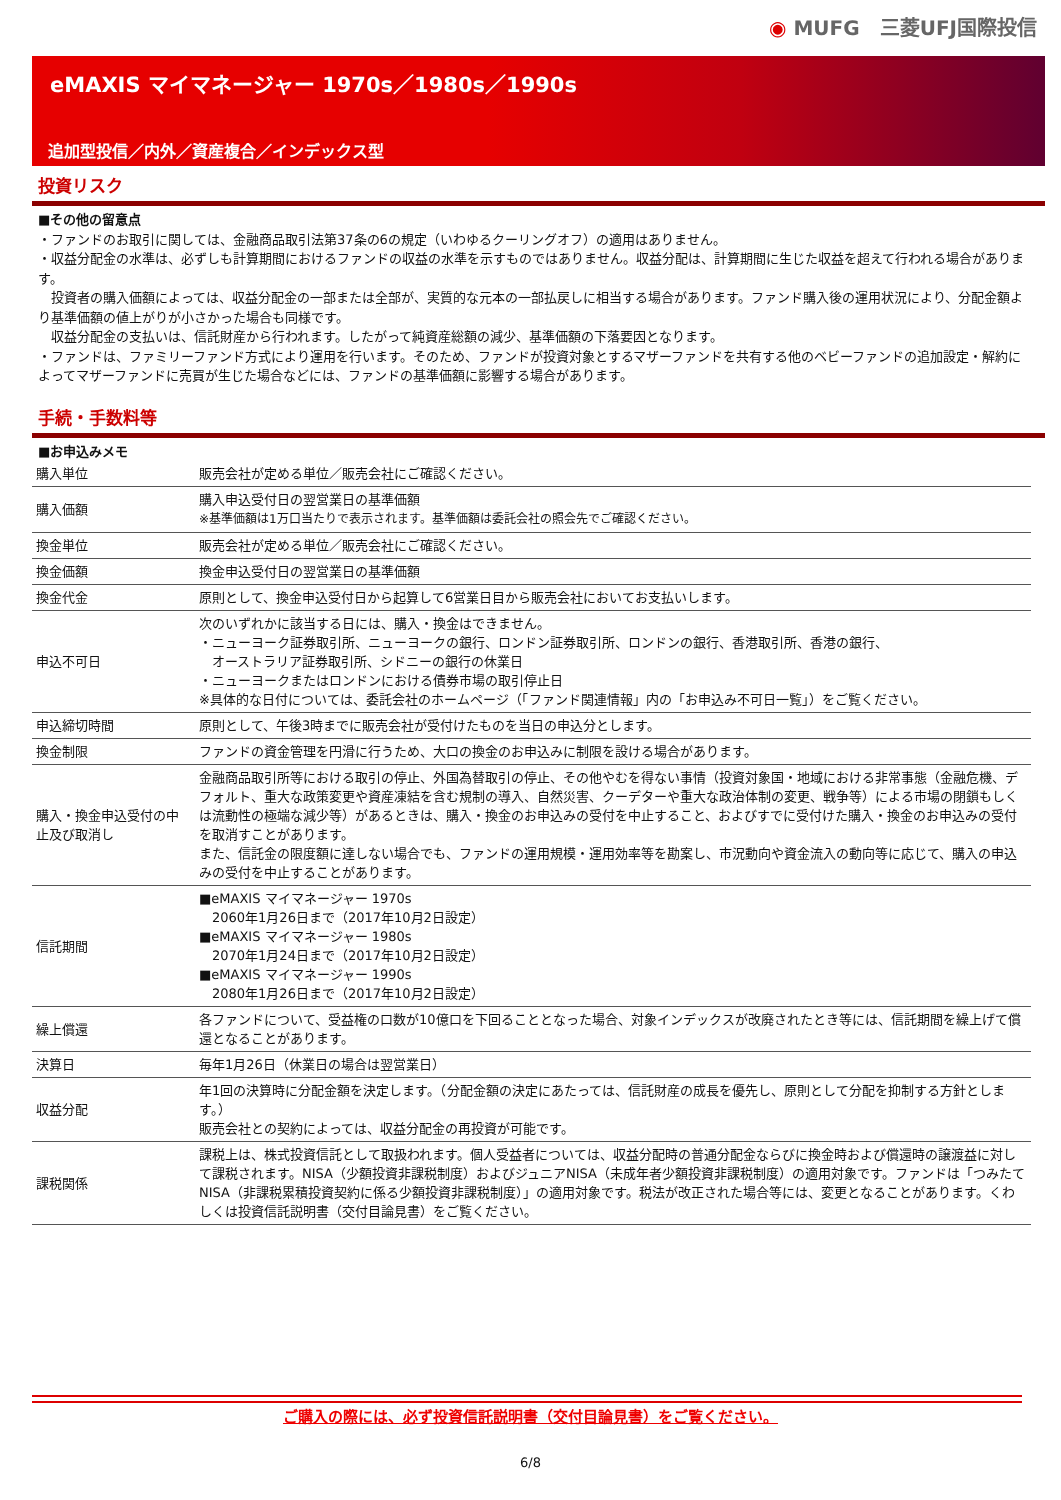◉ MUFG　三菱UFJ国際投信
eMAXIS マイマネージャー 1970s／1980s／1990s
追加型投信／内外／資産複合／インデックス型
投資リスク
■その他の留意点
・ファンドのお取引に関しては、金融商品取引法第37条の6の規定（いわゆるクーリングオフ）の適用はありません。
・収益分配金の水準は、必ずしも計算期間におけるファンドの収益の水準を示すものではありません。収益分配は、計算期間に生じた収益を超えて行われる場合があります。
　投資者の購入価額によっては、収益分配金の一部または全部が、実質的な元本の一部払戻しに相当する場合があります。ファンド購入後の運用状況により、分配金額より基準価額の値上がりが小さかった場合も同様です。
　収益分配金の支払いは、信託財産から行われます。したがって純資産総額の減少、基準価額の下落要因となります。
・ファンドは、ファミリーファンド方式により運用を行います。そのため、ファンドが投資対象とするマザーファンドを共有する他のベビーファンドの追加設定・解約によってマザーファンドに売買が生じた場合などには、ファンドの基準価額に影響する場合があります。
手続・手数料等
■お申込みメモ
| 購入単位 | 販売会社が定める単位／販売会社にご確認ください。 |
| 購入価額 | 購入申込受付日の翌営業日の基準価額 ※基準価額は1万口当たりで表示されます。基準価額は委託会社の照会先でご確認ください。 |
| 換金単位 | 販売会社が定める単位／販売会社にご確認ください。 |
| 換金価額 | 換金申込受付日の翌営業日の基準価額 |
| 換金代金 | 原則として、換金申込受付日から起算して6営業日目から販売会社においてお支払いします。 |
| 申込不可日 | 次のいずれかに該当する日には、購入・換金はできません。 ・ニューヨーク証券取引所、ニューヨークの銀行、ロンドン証券取引所、ロンドンの銀行、香港取引所、香港の銀行、 オーストラリア証券取引所、シドニーの銀行の休業日 ・ニューヨークまたはロンドンにおける債券市場の取引停止日 ※具体的な日付については、委託会社のホームページ（「ファンド関連情報」内の「お申込み不可日一覧」）をご覧ください。 |
| 申込締切時間 | 原則として、午後3時までに販売会社が受付けたものを当日の申込分とします。 |
| 換金制限 | ファンドの資金管理を円滑に行うため、大口の換金のお申込みに制限を設ける場合があります。 |
| 購入・換金申込受付の中止及び取消し | 金融商品取引所等における取引の停止、外国為替取引の停止、その他やむを得ない事情（投資対象国・地域における非常事態（金融危機、デフォルト、重大な政策変更や資産凍結を含む規制の導入、自然災害、クーデターや重大な政治体制の変更、戦争等）による市場の閉鎖もしくは流動性の極端な減少等）があるときは、購入・換金のお申込みの受付を中止すること、およびすでに受付けた購入・換金のお申込みの受付を取消すことがあります。 また、信託金の限度額に達しない場合でも、ファンドの運用規模・運用効率等を勘案し、市況動向や資金流入の動向等に応じて、購入の申込みの受付を中止することがあります。 |
| 信託期間 | ■eMAXIS マイマネージャー 1970s 2060年1月26日まで（2017年10月2日設定） ■eMAXIS マイマネージャー 1980s 2070年1月24日まで（2017年10月2日設定） ■eMAXIS マイマネージャー 1990s 2080年1月26日まで（2017年10月2日設定） |
| 繰上償還 | 各ファンドについて、受益権の口数が10億口を下回ることとなった場合、対象インデックスが改廃されたとき等には、信託期間を繰上げて償還となることがあります。 |
| 決算日 | 毎年1月26日（休業日の場合は翌営業日） |
| 収益分配 | 年1回の決算時に分配金額を決定します。（分配金額の決定にあたっては、信託財産の成長を優先し、原則として分配を抑制する方針とします。） 販売会社との契約によっては、収益分配金の再投資が可能です。 |
| 課税関係 | 課税上は、株式投資信託として取扱われます。個人受益者については、収益分配時の普通分配金ならびに換金時および償還時の譲渡益に対して課税されます。NISA（少額投資非課税制度）およびジュニアNISA（未成年者少額投資非課税制度）の適用対象です。ファンドは「つみたてNISA（非課税累積投資契約に係る少額投資非課税制度）」の適用対象です。税法が改正された場合等には、変更となることがあります。くわしくは投資信託説明書（交付目論見書）をご覧ください。 |
ご購入の際には、必ず投資信託説明書（交付目論見書）をご覧ください。
6/8